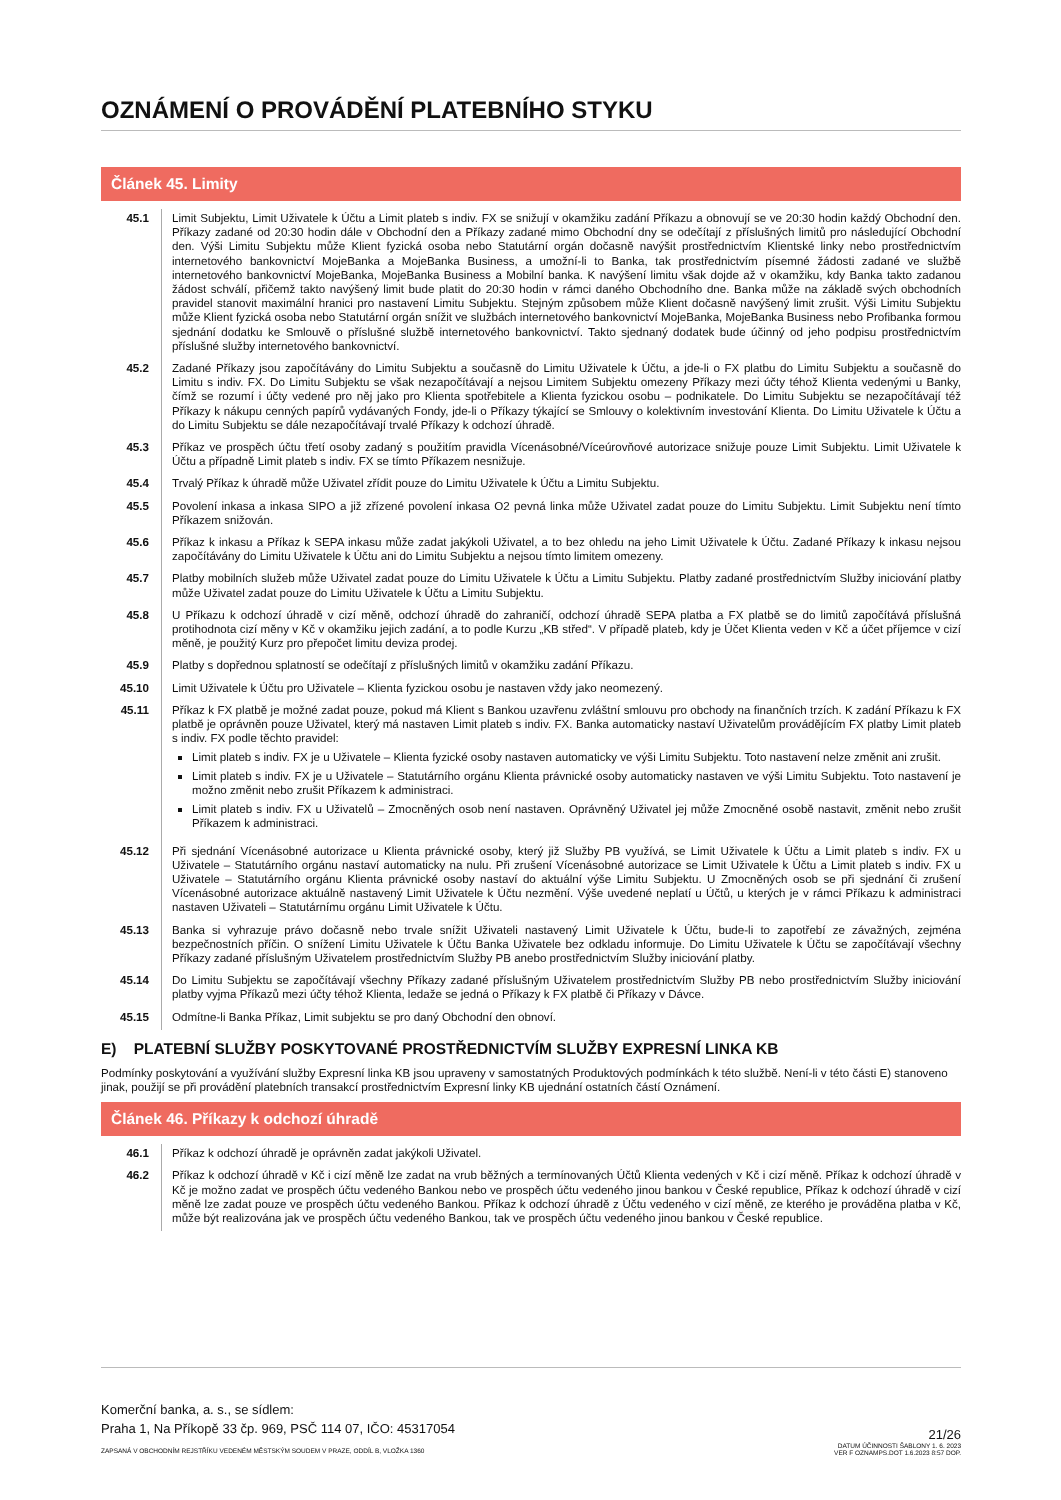OZNÁMENÍ O PROVÁDĚNÍ PLATEBNÍHO STYKU
Článek 45. Limity
45.1 Limit Subjektu, Limit Uživatele k Účtu a Limit plateb s indiv. FX se snižují v okamžiku zadání Příkazu a obnovují se ve 20:30 hodin každý Obchodní den. Příkazy zadané od 20:30 hodin dále v Obchodní den a Příkazy zadané mimo Obchodní dny se odečítají z příslušných limitů pro následující Obchodní den. Výši Limitu Subjektu může Klient fyzická osoba nebo Statutární orgán dočasně navýšit prostřednictvím Klientské linky nebo prostřednictvím internetového bankovnictví MojeBanka a MojeBanka Business, a umožní-li to Banka, tak prostřednictvím písemné žádosti zadané ve službě internetového bankovnictví MojeBanka, MojeBanka Business a Mobilní banka. K navýšení limitu však dojde až v okamžiku, kdy Banka takto zadanou žádost schválí, přičemž takto navýšený limit bude platit do 20:30 hodin v rámci daného Obchodního dne. Banka může na základě svých obchodních pravidel stanovit maximální hranici pro nastavení Limitu Subjektu. Stejným způsobem může Klient dočasně navýšený limit zrušit. Výši Limitu Subjektu může Klient fyzická osoba nebo Statutární orgán snížit ve službách internetového bankovnictví MojeBanka, MojeBanka Business nebo Profibanka formou sjednání dodatku ke Smlouvě o příslušné službě internetového bankovnictví. Takto sjednaný dodatek bude účinný od jeho podpisu prostřednictvím příslušné služby internetového bankovnictví.
45.2 Zadané Příkazy jsou započítávány do Limitu Subjektu a současně do Limitu Uživatele k Účtu, a jde-li o FX platbu do Limitu Subjektu a současně do Limitu s indiv. FX. Do Limitu Subjektu se však nezapočítávají a nejsou Limitem Subjektu omezeny Příkazy mezi účty téhož Klienta vedenými u Banky, čímž se rozumí i účty vedené pro něj jako pro Klienta spotřebitele a Klienta fyzickou osobu – podnikatele. Do Limitu Subjektu se nezapočítávají též Příkazy k nákupu cenných papírů vydávaných Fondy, jde-li o Příkazy týkající se Smlouvy o kolektivním investování Klienta. Do Limitu Uživatele k Účtu a do Limitu Subjektu se dále nezapočítávají trvalé Příkazy k odchozí úhradě.
45.3 Příkaz ve prospěch účtu třetí osoby zadaný s použitím pravidla Vícenásobné/Víceúrovňové autorizace snižuje pouze Limit Subjektu. Limit Uživatele k Účtu a případně Limit plateb s indiv. FX se tímto Příkazem nesnižuje.
45.4 Trvalý Příkaz k úhradě může Uživatel zřídit pouze do Limitu Uživatele k Účtu a Limitu Subjektu.
45.5 Povolení inkasa a inkasa SIPO a již zřízené povolení inkasa O2 pevná linka může Uživatel zadat pouze do Limitu Subjektu. Limit Subjektu není tímto Příkazem snižován.
45.6 Příkaz k inkasu a Příkaz k SEPA inkasu může zadat jakýkoli Uživatel, a to bez ohledu na jeho Limit Uživatele k Účtu. Zadané Příkazy k inkasu nejsou započítávány do Limitu Uživatele k Účtu ani do Limitu Subjektu a nejsou tímto limitem omezeny.
45.7 Platby mobilních služeb může Uživatel zadat pouze do Limitu Uživatele k Účtu a Limitu Subjektu. Platby zadané prostřednictvím Služby iniciování platby může Uživatel zadat pouze do Limitu Uživatele k Účtu a Limitu Subjektu.
45.8 U Příkazu k odchozí úhradě v cizí měně, odchozí úhradě do zahraničí, odchozí úhradě SEPA platba a FX platbě se do limitů započítává příslušná protihodnota cizí měny v Kč v okamžiku jejich zadání, a to podle Kurzu „KB střed“. V případě plateb, kdy je Účet Klienta veden v Kč a účet příjemce v cizí měně, je použitý Kurz pro přepočet limitu deviza prodej.
45.9 Platby s dopřednou splatností se odečítají z příslušných limitů v okamžiku zadání Příkazu.
45.10 Limit Uživatele k Účtu pro Uživatele – Klienta fyzickou osobu je nastaven vždy jako neomezený.
45.11 Příkaz k FX platbě je možné zadat pouze, pokud má Klient s Bankou uzavřenu zvláštní smlouvu pro obchody na finančních trzích. K zadání Příkazu k FX platbě je oprávněn pouze Uživatel, který má nastaven Limit plateb s indiv. FX. Banka automaticky nastaví Uživatelům provádějícím FX platby Limit plateb s indiv. FX podle těchto pravidel:
Limit plateb s indiv. FX je u Uživatele – Klienta fyzické osoby nastaven automaticky ve výši Limitu Subjektu. Toto nastavení nelze změnit ani zrušit.
Limit plateb s indiv. FX je u Uživatele – Statutárního orgánu Klienta právnické osoby automaticky nastaven ve výši Limitu Subjektu. Toto nastavení je možno změnit nebo zrušit Příkazem k administraci.
Limit plateb s indiv. FX u Uživatelů – Zmocněných osob není nastaven. Oprávněný Uživatel jej může Zmocněné osobě nastavit, změnit nebo zrušit Příkazem k administraci.
45.12 Při sjednání Vícenásobné autorizace u Klienta právnické osoby, který již Služby PB využívá, se Limit Uživatele k Účtu a Limit plateb s indiv. FX u Uživatele – Statutárního orgánu nastaví automaticky na nulu. Při zrušení Vícenásobné autorizace se Limit Uživatele k Účtu a Limit plateb s indiv. FX u Uživatele – Statutárního orgánu Klienta právnické osoby nastaví do aktuální výše Limitu Subjektu. U Zmocněných osob se při sjednání či zrušení Vícenásobné autorizace aktuálně nastavený Limit Uživatele k Účtu nezmění. Výše uvedené neplatí u Účtů, u kterých je v rámci Příkazu k administraci nastaven Uživateli – Statutárnímu orgánu Limit Uživatele k Účtu.
45.13 Banka si vyhrazuje právo dočasně nebo trvale snížit Uživateli nastavený Limit Uživatele k Účtu, bude-li to zapotřebí ze závažných, zejména bezpečnostních příčin. O snížení Limitu Uživatele k Účtu Banka Uživatele bez odkladu informuje. Do Limitu Uživatele k Účtu se započítávají všechny Příkazy zadané příslušným Uživatelem prostřednictvím Služby PB anebo prostřednictvím Služby iniciování platby.
45.14 Do Limitu Subjektu se započítávají všechny Příkazy zadané příslušným Uživatelem prostřednictvím Služby PB nebo prostřednictvím Služby iniciování platby vyjma Příkazů mezi účty téhož Klienta, ledaže se jedná o Příkazy k FX platbě či Příkazy v Dávce.
45.15 Odmítne-li Banka Příkaz, Limit subjektu se pro daný Obchodní den obnoví.
E) PLATEBNÍ SLUŽBY POSKYTOVANÉ PROSTŘEDNICTVÍM SLUŽBY EXPRESNÍ LINKA KB
Podmínky poskytování a využívání služby Expresní linka KB jsou upraveny v samostatných Produktových podmínkách k této službě. Není-li v této části E) stanoveno jinak, použijí se při provádění platebních transakcí prostřednictvím Expresní linky KB ujednání ostatních částí Oznámení.
Článek 46. Příkazy k odchozí úhradě
46.1 Příkaz k odchozí úhradě je oprávněn zadat jakýkoli Uživatel.
46.2 Příkaz k odchozí úhradě v Kč i cizí měně lze zadat na vrub běžných a termínovaných Účtů Klienta vedených v Kč i cizí měně. Příkaz k odchozí úhradě v Kč je možno zadat ve prospěch účtu vedeného Bankou nebo ve prospěch účtu vedeného jinou bankou v České republice, Příkaz k odchozí úhradě v cizí měně lze zadat pouze ve prospěch účtu vedeného Bankou. Příkaz k odchozí úhradě z Účtu vedeného v cizí měně, ze kterého je prováděna platba v Kč, může být realizována jak ve prospěch účtu vedeného Bankou, tak ve prospěch účtu vedeného jinou bankou v České republice.
Komerční banka, a. s., se sídlem:
Praha 1, Na Příkopě 33 čp. 969, PSČ 114 07, IČO: 45317054
ZAPSANÁ V OBCHODNÍM REJSTŘÍKU VEDENÉM MĚSTSKÝM SOUDEM V PRAZE, ODDÍL B, VLOŽKA 1360
21/26
DATUM ÚČINNOSTI ŠABLONY 1. 6. 2023
VER F OZNAMPS.DOT 1.6.2023 8:57 DOP.